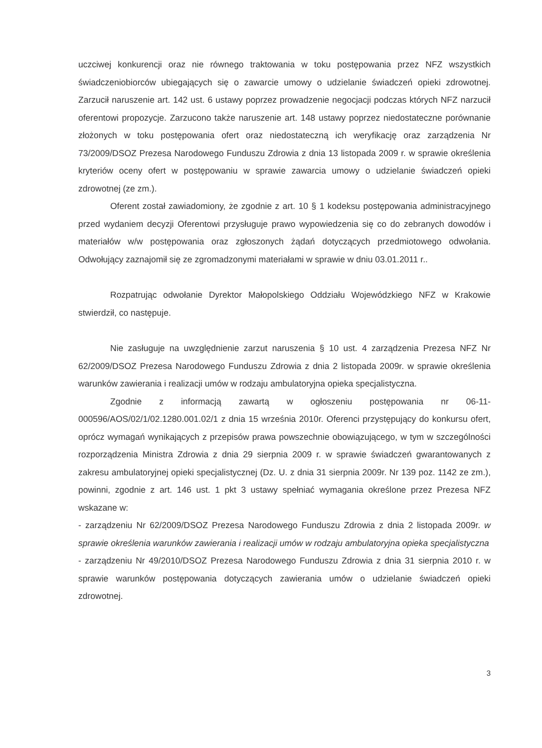uczciwej konkurencji oraz nie równego traktowania w toku postępowania przez NFZ wszystkich świadczeniobiorców ubiegających się o zawarcie umowy o udzielanie świadczeń opieki zdrowotnej. Zarzucił naruszenie art. 142 ust. 6 ustawy poprzez prowadzenie negocjacji podczas których NFZ narzucił oferentowi propozycje. Zarzucono także naruszenie art. 148 ustawy poprzez niedostateczne porównanie złożonych w toku postępowania ofert oraz niedostateczną ich weryfikację oraz zarządzenia Nr 73/2009/DSOZ Prezesa Narodowego Funduszu Zdrowia z dnia 13 listopada 2009 r. w sprawie określenia kryteriów oceny ofert w postępowaniu w sprawie zawarcia umowy o udzielanie świadczeń opieki zdrowotnej (ze zm.).
Oferent został zawiadomiony, że zgodnie z art. 10 § 1 kodeksu postępowania administracyjnego przed wydaniem decyzji Oferentowi przysługuje prawo wypowiedzenia się co do zebranych dowodów i materiałów w/w postępowania oraz zgłoszonych żądań dotyczących przedmiotowego odwołania. Odwołujący zaznajomił się ze zgromadzonymi materiałami w sprawie w dniu 03.01.2011 r..
Rozpatrując odwołanie Dyrektor Małopolskiego Oddziału Wojewódzkiego NFZ w Krakowie stwierdził, co następuje.
Nie zasługuje na uwzględnienie zarzut naruszenia § 10 ust. 4 zarządzenia Prezesa NFZ Nr 62/2009/DSOZ Prezesa Narodowego Funduszu Zdrowia z dnia 2 listopada 2009r. w sprawie określenia warunków zawierania i realizacji umów w rodzaju ambulatoryjna opieka specjalistyczna.
Zgodnie z informacją zawartą w ogłoszeniu postępowania nr 06-11-000596/AOS/02/1/02.1280.001.02/1 z dnia 15 września 2010r. Oferenci przystępujący do konkursu ofert, oprócz wymagań wynikających z przepisów prawa powszechnie obowiązującego, w tym w szczególności rozporządzenia Ministra Zdrowia z dnia 29 sierpnia 2009 r. w sprawie świadczeń gwarantowanych z zakresu ambulatoryjnej opieki specjalistycznej (Dz. U. z dnia 31 sierpnia 2009r. Nr 139 poz. 1142 ze zm.), powinni, zgodnie z art. 146 ust. 1 pkt 3 ustawy spełniać wymagania określone przez Prezesa NFZ wskazane w:
- zarządzeniu Nr 62/2009/DSOZ Prezesa Narodowego Funduszu Zdrowia z dnia 2 listopada 2009r. w sprawie określenia warunków zawierania i realizacji umów w rodzaju ambulatoryjna opieka specjalistyczna
- zarządzeniu Nr 49/2010/DSOZ Prezesa Narodowego Funduszu Zdrowia z dnia 31 sierpnia 2010 r. w sprawie warunków postępowania dotyczących zawierania umów o udzielanie świadczeń opieki zdrowotnej.
3